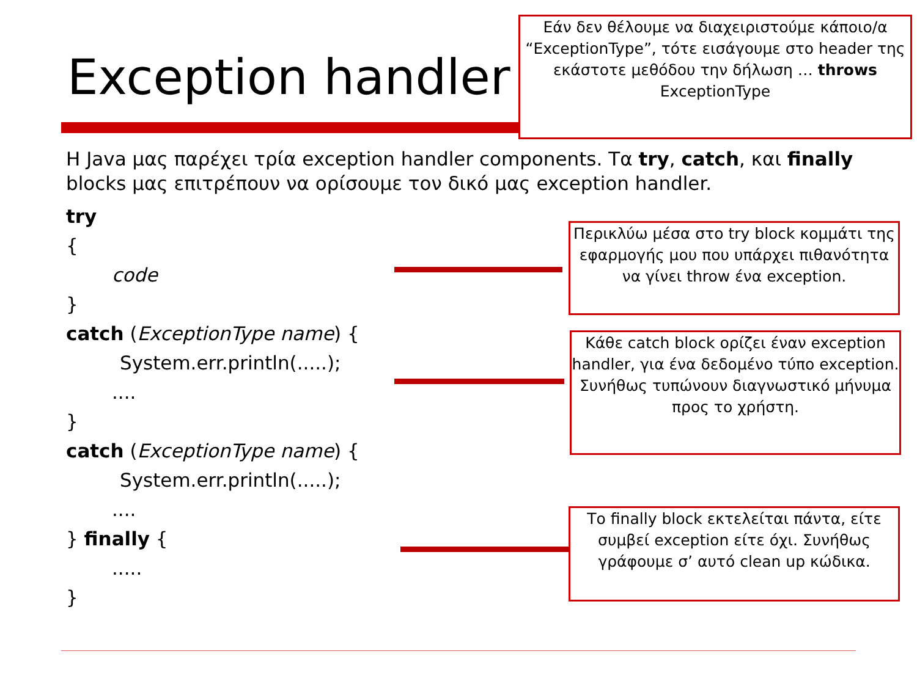Exception handler
Εάν δεν θέλουμε να διαχειριστούμε κάποιο/α “ExceptionType”, τότε εισάγουμε στο header της εκάστοτε μεθόδου την δήλωση … throws ExceptionType
Η Java μας παρέχει τρία exception handler components. Τα try, catch, και finally blocks μας επιτρέπουν να ορίσουμε τον δικό μας exception handler.
try
{
code
}
catch (ExceptionType name) {
System.err.println(.....);
....
}
catch (ExceptionType name) {
System.err.println(.....);
....
} finally {
.....
}
Περικλύω μέσα στο try block κομμάτι της εφαρμογής μου που υπάρχει πιθανότητα να γίνει throw ένα exception.
Κάθε catch block ορίζει έναν exception handler, για ένα δεδομένο τύπο exception. Συνήθως τυπώνουν διαγνωστικό μήνυμα προς το χρήστη.
Το finally block εκτελείται πάντα, είτε συμβεί exception είτε όχι. Συνήθως γράφουμε σ’ αυτό clean up κώδικα.